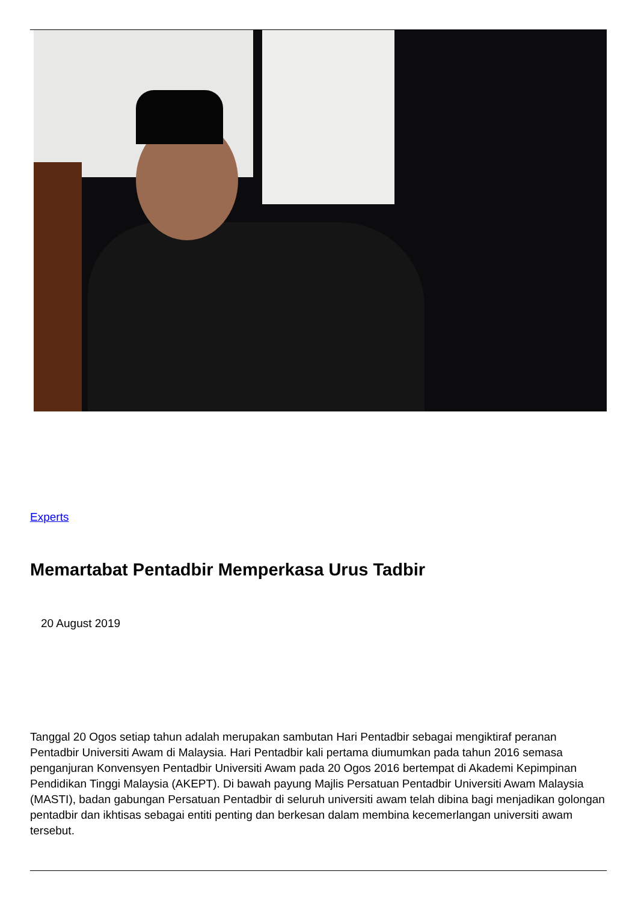Experts
Memartabat Pentadbir Memperkasa Urus Tadbir
20 August 2019
Tanggal 20 Ogos setiap tahun adalah merupakan sambutan Hari Pentadbir sebagai mengiktiraf peranan Pentadbir Universiti Awam di Malaysia. Hari Pentadbir kali pertama diumumkan pada tahun 2016 semasa penganjuran Konvensyen Pentadbir Universiti Awam pada 20 Ogos 2016 bertempat di Akademi Kepimpinan Pendidikan Tinggi Malaysia (AKEPT). Di bawah payung Majlis Persatuan Pentadbir Universiti Awam Malaysia (MASTI), badan gabungan Persatuan Pentadbir di seluruh universiti awam telah dibina bagi menjadikan golongan pentadbir dan ikhtisas sebagai entiti penting dan berkesan dalam membina kecemerlangan universiti awam tersebut.